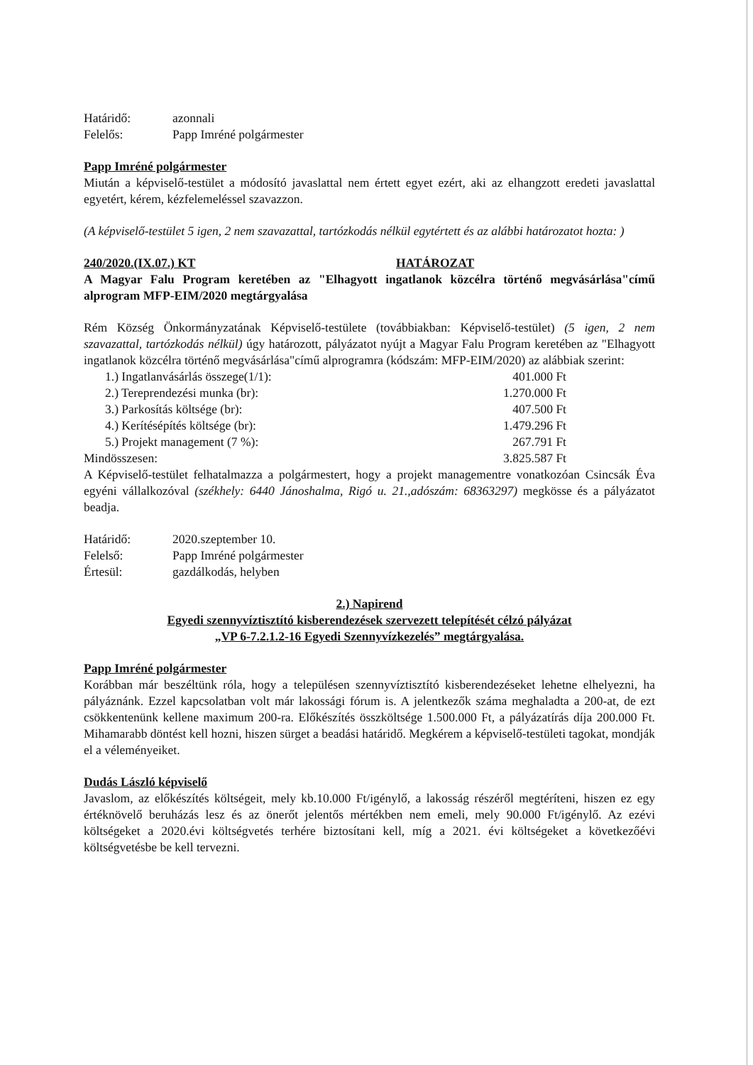Határidő: azonnali
Felelős: Papp Imréné polgármester
Papp Imréné polgármester
Miután a képviselő-testület a módosító javaslattal nem értett egyet ezért, aki az elhangzott eredeti javaslattal egyetért, kérem, kézfelemeléssel szavazzon.
(A képviselő-testület 5 igen, 2 nem szavazattal, tartózkodás nélkül egytértett és az alábbi határozatot hozta: )
240/2020.(IX.07.) KT HATÁROZAT
A Magyar Falu Program keretében az "Elhagyott ingatlanok közcélra történő megvásárlása"című alprogram MFP-EIM/2020 megtárgyalása
Rém Község Önkormányzatának Képviselő-testülete (továbbiakban: Képviselő-testület) (5 igen, 2 nem szavazattal, tartózkodás nélkül) úgy határozott, pályázatot nyújt a Magyar Falu Program keretében az "Elhagyott ingatlanok közcélra történő megvásárlása"című alprogramra (kódszám: MFP-EIM/2020) az alábbiak szerint:
1.) Ingatlanvásárlás összege(1/1): 401.000 Ft
2.) Tereprendezési munka (br): 1.270.000 Ft
3.) Parkosítás költsége (br): 407.500 Ft
4.) Kerítésépítés költsége (br): 1.479.296 Ft
5.) Projekt management (7 %): 267.791 Ft
Mindösszesen: 3.825.587 Ft
A Képviselő-testület felhatalmazza a polgármestert, hogy a projekt managementre vonatkozóan Csincsák Éva egyéni vállalkozóval (székhely: 6440 Jánoshalma, Rigó u. 21.,adószám: 68363297) megkösse és a pályázatot beadja.
Határidő: 2020.szeptember 10.
Felelső: Papp Imréné polgármester
Értesül: gazdálkodás, helyben
2.) Napirend
Egyedi szennyvíztisztító kisberendezések szervezett telepítését célzó pályázat
„VP 6-7.2.1.2-16 Egyedi Szennyvízkezelés” megtárgyalása.
Papp Imréné polgármester
Korábban már beszéltünk róla, hogy a településen szennyvíztisztító kisberendezéseket lehetne elhelyezni, ha pályáznánk. Ezzel kapcsolatban volt már lakossági fórum is. A jelentkezők száma meghaladta a 200-at, de ezt csökkentenünk kellene maximum 200-ra. Előkészítés összköltsége 1.500.000 Ft, a pályázatírás díja 200.000 Ft. Mihamarabb döntést kell hozni, hiszen sürget a beadási határidő. Megkérem a képviselő-testületi tagokat, mondják el a véleményeiket.
Dudás László képviselő
Javaslom, az előkészítés költségeit, mely kb.10.000 Ft/igénylő, a lakosság részéről megtéríteni, hiszen ez egy értéknövelő beruházás lesz és az önerőt jelentős mértékben nem emeli, mely 90.000 Ft/igénylő. Az ezévi költségeket a 2020.évi költségvetés terhére biztosítani kell, míg a 2021. évi költségeket a következőévi költségvetésbe be kell tervezni.